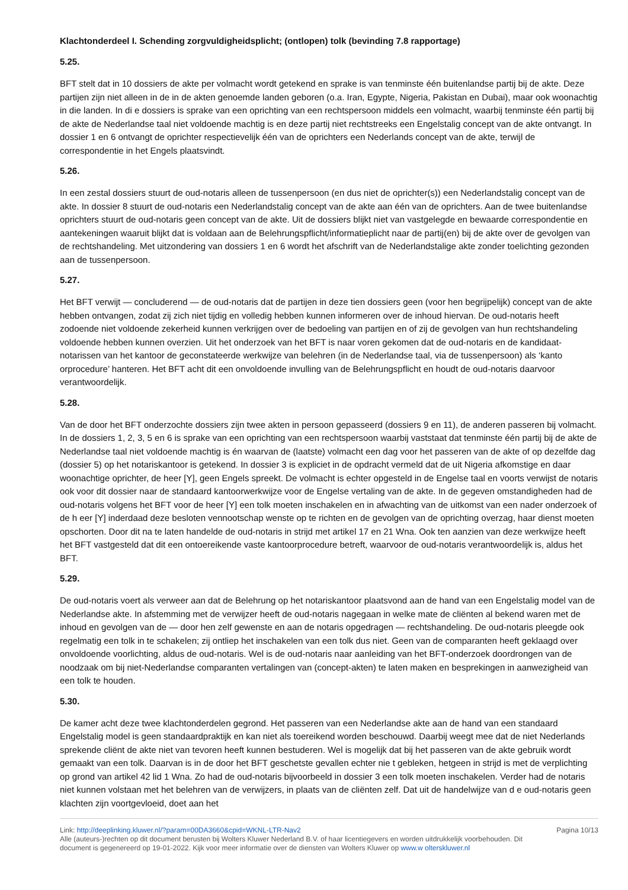Klachtonderdeel I. Schending zorgvuldigheidsplicht; (ontlopen) tolk (bevinding 7.8 rapportage)
5.25.
BFT stelt dat in 10 dossiers de akte per volmacht wordt getekend en sprake is van tenminste één buitenlandse partij bij de akte. Deze partijen zijn niet alleen in de in de akten genoemde landen geboren (o.a. Iran, Egypte, Nigeria, Pakistan en Dubai), maar ook woonachtig in die landen. In di e dossiers is sprake van een oprichting van een rechtspersoon middels een volmacht, waarbij tenminste één partij bij de akte de Nederlandse taal niet voldoende machtig is en deze partij niet rechtstreeks een Engelstalig concept van de akte ontvangt. In dossier 1 en 6 ontvangt de oprichter respectievelijk één van de oprichters een Nederlands concept van de akte, terwijl de correspondentie in het Engels plaatsvindt.
5.26.
In een zestal dossiers stuurt de oud-notaris alleen de tussenpersoon (en dus niet de oprichter(s)) een Nederlandstalig concept van de akte. In dossier 8 stuurt de oud-notaris een Nederlandstalig concept van de akte aan één van de oprichters. Aan de twee buitenlandse oprichters stuurt de oud-notaris geen concept van de akte. Uit de dossiers blijkt niet van vastgelegde en bewaarde correspondentie en aantekeningen waaruit blijkt dat is voldaan aan de Belehrungspflicht/informatieplicht naar de partij(en) bij de akte over de gevolgen van de rechtshandeling. Met uitzondering van dossiers 1 en 6 wordt het afschrift van de Nederlandstalige akte zonder toelichting gezonden aan de tussenpersoon.
5.27.
Het BFT verwijt — concluderend — de oud-notaris dat de partijen in deze tien dossiers geen (voor hen begrijpelijk) concept van de akte hebben ontvangen, zodat zij zich niet tijdig en volledig hebben kunnen informeren over de inhoud hiervan. De oud-notaris heeft zodoende niet voldoende zekerheid kunnen verkrijgen over de bedoeling van partijen en of zij de gevolgen van hun rechtshandeling voldoende hebben kunnen overzien. Uit het onderzoek van het BFT is naar voren gekomen dat de oud-notaris en de kandidaat-notarissen van het kantoor de geconstateerde werkwijze van belehren (in de Nederlandse taal, via de tussenpersoon) als ‘kanto orprocedure’ hanteren. Het BFT acht dit een onvoldoende invulling van de Belehrungspflicht en houdt de oud-notaris daarvoor verantwoordelijk.
5.28.
Van de door het BFT onderzochte dossiers zijn twee akten in persoon gepasseerd (dossiers 9 en 11), de anderen passeren bij volmacht. In de dossiers 1, 2, 3, 5 en 6 is sprake van een oprichting van een rechtspersoon waarbij vaststaat dat tenminste één partij bij de akte de Nederlandse taal niet voldoende machtig is én waarvan de (laatste) volmacht een dag voor het passeren van de akte of op dezelfde dag (dossier 5) op het notariskantoor is getekend. In dossier 3 is expliciet in de opdracht vermeld dat de uit Nigeria afkomstige en daar woonachtige oprichter, de heer [Y], geen Engels spreekt. De volmacht is echter opgesteld in de Engelse taal en voorts verwijst de notaris ook voor dit dossier naar de standaard kantoorwerkwijze voor de Engelse vertaling van de akte. In de gegeven omstandigheden had de oud-notaris volgens het BFT voor de heer [Y] een tolk moeten inschakelen en in afwachting van de uitkomst van een nader onderzoek of de h eer [Y] inderdaad deze besloten vennootschap wenste op te richten en de gevolgen van de oprichting overzag, haar dienst moeten opschorten. Door dit na te laten handelde de oud-notaris in strijd met artikel 17 en 21 Wna. Ook ten aanzien van deze werkwijze heeft het BFT vastgesteld dat dit een ontoereikende vaste kantoorprocedure betreft, waarvoor de oud-notaris verantwoordelijk is, aldus het BFT.
5.29.
De oud-notaris voert als verweer aan dat de Belehrung op het notariskantoor plaatsvond aan de hand van een Engelstalig model van de Nederlandse akte. In afstemming met de verwijzer heeft de oud-notaris nagegaan in welke mate de cliënten al bekend waren met de inhoud en gevolgen van de — door hen zelf gewenste en aan de notaris opgedragen — rechtshandeling. De oud-notaris pleegde ook regelmatig een tolk in te schakelen; zij ontliep het inschakelen van een tolk dus niet. Geen van de comparanten heeft geklaagd over onvoldoende voorlichting, aldus de oud-notaris. Wel is de oud-notaris naar aanleiding van het BFT-onderzoek doordrongen van de noodzaak om bij niet-Nederlandse comparanten vertalingen van (concept-akten) te laten maken en besprekingen in aanwezigheid van een tolk te houden.
5.30.
De kamer acht deze twee klachtonderdelen gegrond. Het passeren van een Nederlandse akte aan de hand van een standaard Engelstalig model is geen standaardpraktijk en kan niet als toereikend worden beschouwd. Daarbij weegt mee dat de niet Nederlands sprekende cliënt de akte niet van tevoren heeft kunnen bestuderen. Wel is mogelijk dat bij het passeren van de akte gebruik wordt gemaakt van een tolk. Daarvan is in de door het BFT geschetste gevallen echter nie t gebleken, hetgeen in strijd is met de verplichting op grond van artikel 42 lid 1 Wna. Zo had de oud-notaris bijvoorbeeld in dossier 3 een tolk moeten inschakelen. Verder had de notaris niet kunnen volstaan met het belehren van de verwijzers, in plaats van de cliënten zelf. Dat uit de handelwijze van d e oud-notaris geen klachten zijn voortgevloeid, doet aan het
Link: http://deeplinking.kluwer.nl/?param=00DA3660&cpid=WKNL-LTR-Nav2
Alle (auteurs-)rechten op dit document berusten bij Wolters Kluwer Nederland B.V. of haar licentiegevers en worden uitdrukkelijk voorbehouden. Dit document is gegenereerd op 19-01-2022. Kijk voor meer informatie over de diensten van Wolters Kluwer op www.w olterskluwer.nl
Pagina 10/13